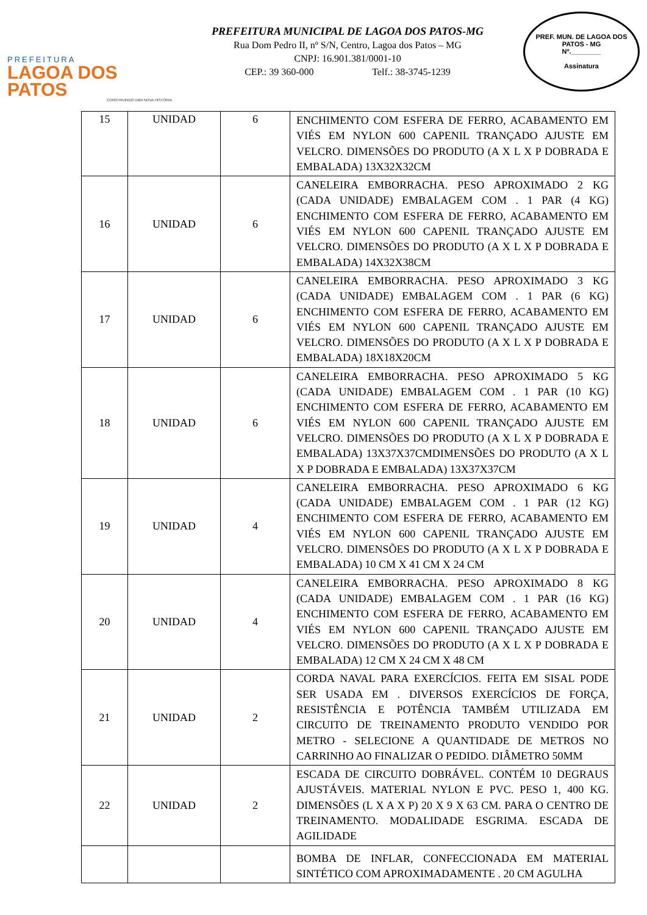PREFEITURA
LAGOA DOS PATOS
CONSTRUINDO UMA NOVA HISTÓRIA
PREFEITURA MUNICIPAL DE LAGOA DOS PATOS-MG
Rua Dom Pedro II, nº S/N, Centro, Lagoa dos Patos – MG
CNPJ: 16.901.381/0001-10
CEP.: 39 360-000 Telf.: 38-3745-1239
PREF. MUN. DE LAGOA DOS PATOS - MG
Nº.________
Assinatura
| 15 | UNIDAD | 6 | ENCHIMENTO COM ESFERA DE FERRO, ACABAMENTO EM VIÉS EM NYLON 600 CAPENIL TRANÇADO AJUSTE EM VELCRO. DIMENSÕES DO PRODUTO (A X L X P DOBRADA E EMBALADA) 13X32X32CM |
| 16 | UNIDAD | 6 | CANELEIRA EMBORRACHA. PESO APROXIMADO 2 KG (CADA UNIDADE) EMBALAGEM COM . 1 PAR (4 KG) ENCHIMENTO COM ESFERA DE FERRO, ACABAMENTO EM VIÉS EM NYLON 600 CAPENIL TRANÇADO AJUSTE EM VELCRO. DIMENSÕES DO PRODUTO (A X L X P DOBRADA E EMBALADA) 14X32X38CM |
| 17 | UNIDAD | 6 | CANELEIRA EMBORRACHA. PESO APROXIMADO 3 KG (CADA UNIDADE) EMBALAGEM COM . 1 PAR (6 KG) ENCHIMENTO COM ESFERA DE FERRO, ACABAMENTO EM VIÉS EM NYLON 600 CAPENIL TRANÇADO AJUSTE EM VELCRO. DIMENSÕES DO PRODUTO (A X L X P DOBRADA E EMBALADA) 18X18X20CM |
| 18 | UNIDAD | 6 | CANELEIRA EMBORRACHA. PESO APROXIMADO 5 KG (CADA UNIDADE) EMBALAGEM COM . 1 PAR (10 KG) ENCHIMENTO COM ESFERA DE FERRO, ACABAMENTO EM VIÉS EM NYLON 600 CAPENIL TRANÇADO AJUSTE EM VELCRO. DIMENSÕES DO PRODUTO (A X L X P DOBRADA E EMBALADA) 13X37X37CMDIMENSÕES DO PRODUTO (A X L X P DOBRADA E EMBALADA) 13X37X37CM |
| 19 | UNIDAD | 4 | CANELEIRA EMBORRACHA. PESO APROXIMADO 6 KG (CADA UNIDADE) EMBALAGEM COM . 1 PAR (12 KG) ENCHIMENTO COM ESFERA DE FERRO, ACABAMENTO EM VIÉS EM NYLON 600 CAPENIL TRANÇADO AJUSTE EM VELCRO. DIMENSÕES DO PRODUTO (A X L X P DOBRADA E EMBALADA) 10 CM X 41 CM X 24 CM |
| 20 | UNIDAD | 4 | CANELEIRA EMBORRACHA. PESO APROXIMADO 8 KG (CADA UNIDADE) EMBALAGEM COM . 1 PAR (16 KG) ENCHIMENTO COM ESFERA DE FERRO, ACABAMENTO EM VIÉS EM NYLON 600 CAPENIL TRANÇADO AJUSTE EM VELCRO. DIMENSÕES DO PRODUTO (A X L X P DOBRADA E EMBALADA) 12 CM X 24 CM X 48 CM |
| 21 | UNIDAD | 2 | CORDA NAVAL PARA EXERCÍCIOS. FEITA EM SISAL PODE SER USADA EM . DIVERSOS EXERCÍCIOS DE FORÇA, RESISTÊNCIA E POTÊNCIA TAMBÉM UTILIZADA EM CIRCUITO DE TREINAMENTO PRODUTO VENDIDO POR METRO - SELECIONE A QUANTIDADE DE METROS NO CARRINHO AO FINALIZAR O PEDIDO. DIÂMETRO 50MM |
| 22 | UNIDAD | 2 | ESCADA DE CIRCUITO DOBRÁVEL. CONTÉM 10 DEGRAUS AJUSTÁVEIS. MATERIAL NYLON E PVC. PESO 1, 400 KG. DIMENSÕES (L X A X P) 20 X 9 X 63 CM. PARA O CENTRO DE TREINAMENTO. MODALIDADE ESGRIMA. ESCADA DE AGILIDADE |
| | | | BOMBA DE INFLAR, CONFECCIONADA EM MATERIAL SINTÉTICO COM APROXIMADAMENTE . 20 CM AGULHA |